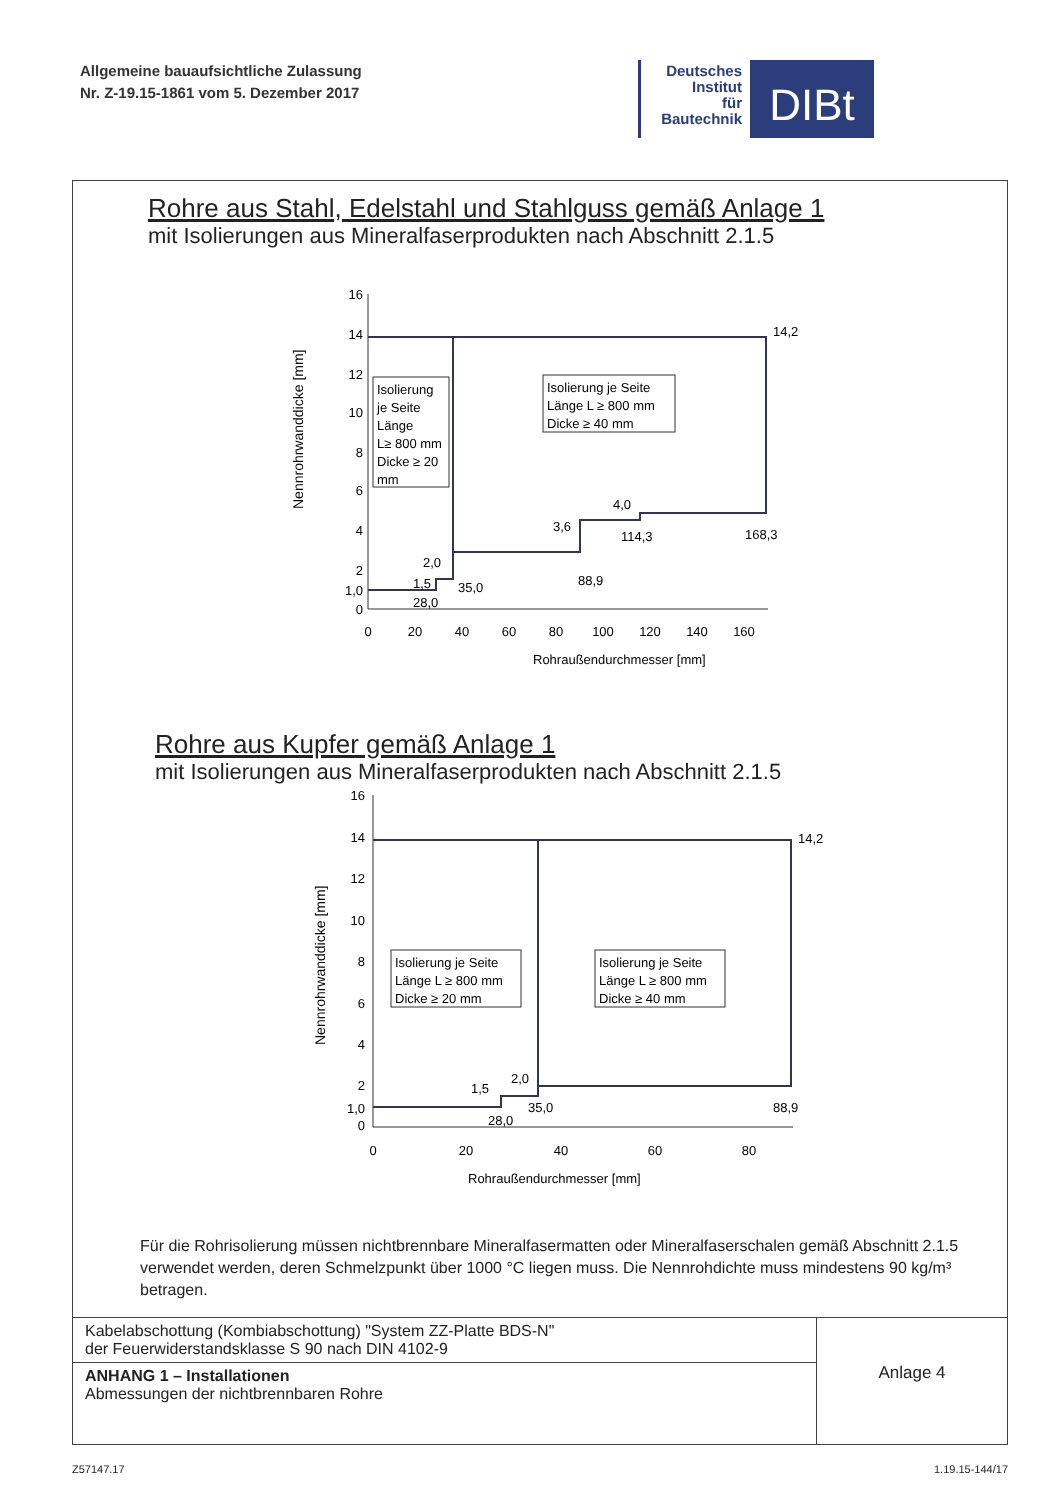Allgemeine bauaufsichtliche Zulassung
Nr. Z-19.15-1861 vom 5. Dezember 2017
Deutsches
Institut
für
Bautechnik
DIBt
Rohre aus Stahl, Edelstahl und Stahlguss gemäß Anlage 1
mit Isolierungen aus Mineralfaserprodukten nach Abschnitt 2.1.5
Nennrohrwanddicke [mm]
16
14
12
10
8
6
4
2
1,0
0
0
20
40
60
80
100
120
140
160
Rohraußendurchmesser [mm]
14,2
2,0
1,5
28,0
35,0
3,6
88,9
4,0
114,3
168,3
Isolierung
je Seite
Länge
L≥ 800 mm
Dicke ≥ 20
mm
Isolierung je Seite
Länge L ≥ 800 mm
Dicke ≥ 40 mm
Rohre aus Kupfer gemäß Anlage 1
mit Isolierungen aus Mineralfaserprodukten nach Abschnitt 2.1.5
Nennrohrwanddicke [mm]
16
14
12
10
8
6
4
2
1,0
0
0
20
40
60
80
Rohraußendurchmesser [mm]
14,2
2,0
1,5
28,0
35,0
88,9
Isolierung je Seite
Länge L ≥ 800 mm
Dicke ≥ 20 mm
Isolierung je Seite
Länge L ≥ 800 mm
Dicke ≥ 40 mm
Für die Rohrisolierung müssen nichtbrennbare Mineralfasermatten oder Mineralfaserschalen gemäß Abschnitt 2.1.5 verwendet werden, deren Schmelzpunkt über 1000 °C liegen muss. Die Nennrohdichte muss mindestens 90 kg/m³ betragen.
Kabelabschottung (Kombiabschottung) "System ZZ-Platte BDS-N"
der Feuerwiderstandsklasse S 90 nach DIN 4102-9
ANHANG 1 – Installationen
Abmessungen der nichtbrennbaren Rohre
Anlage 4
Z57147.17 1.19.15-144/17